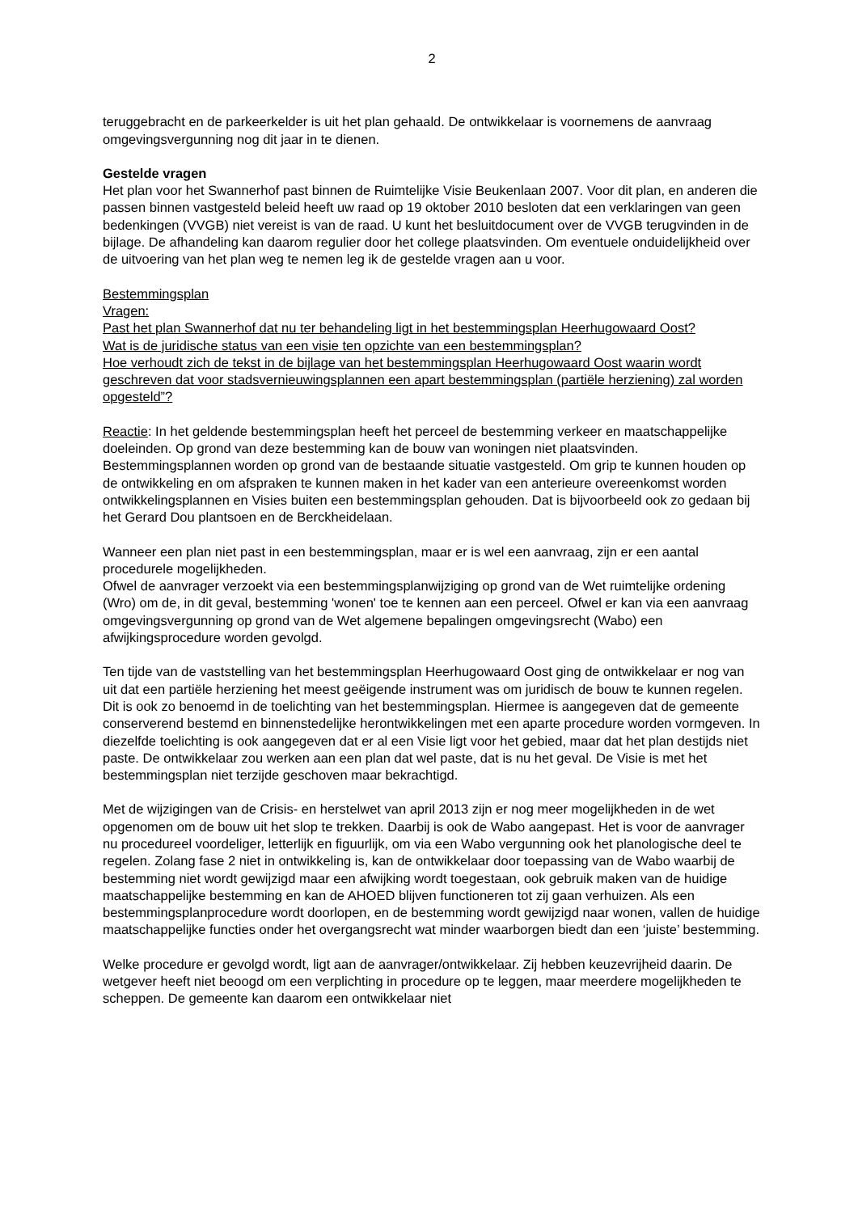2
teruggebracht en de parkeerkelder is uit het plan gehaald. De ontwikkelaar is voornemens de aanvraag omgevingsvergunning nog dit jaar in te dienen.
Gestelde vragen
Het plan voor het Swannerhof past binnen de Ruimtelijke Visie Beukenlaan 2007. Voor dit plan, en anderen die passen binnen vastgesteld beleid heeft uw raad op 19 oktober 2010 besloten dat een verklaringen van geen bedenkingen (VVGB) niet vereist is van de raad. U kunt het besluitdocument over de VVGB terugvinden in de bijlage. De afhandeling kan daarom regulier door het college plaatsvinden. Om eventuele onduidelijkheid over de uitvoering van het plan weg te nemen leg ik de gestelde vragen aan u voor.
Bestemmingsplan
Vragen:
Past het plan Swannerhof dat nu ter behandeling ligt in het bestemmingsplan Heerhugowaard Oost?
Wat is de juridische status van een visie ten opzichte van een bestemmingsplan?
Hoe verhoudt zich de tekst in de bijlage van het bestemmingsplan Heerhugowaard Oost waarin wordt geschreven dat voor stadsvernieuwingsplannen een apart bestemmingsplan (partiële herziening) zal worden opgesteld”?
Reactie: In het geldende bestemmingsplan heeft het perceel de bestemming verkeer en maatschappelijke doeleinden. Op grond van deze bestemming kan de bouw van woningen niet plaatsvinden. Bestemmingsplannen worden op grond van de bestaande situatie vastgesteld. Om grip te kunnen houden op de ontwikkeling en om afspraken te kunnen maken in het kader van een anterieure overeenkomst worden ontwikkelingsplannen en Visies buiten een bestemmingsplan gehouden. Dat is bijvoorbeeld ook zo gedaan bij het Gerard Dou plantsoen en de Berckheidelaan.
Wanneer een plan niet past in een bestemmingsplan, maar er is wel een aanvraag, zijn er een aantal procedurele mogelijkheden.
Ofwel de aanvrager verzoekt via een bestemmingsplanwijziging op grond van de Wet ruimtelijke ordening (Wro) om de, in dit geval, bestemming 'wonen' toe te kennen aan een perceel. Ofwel er kan via een aanvraag omgevingsvergunning op grond van de Wet algemene bepalingen omgevingsrecht (Wabo) een afwijkingsprocedure worden gevolgd.
Ten tijde van de vaststelling van het bestemmingsplan Heerhugowaard Oost ging de ontwikkelaar er nog van uit dat een partiële herziening het meest geëigende instrument was om juridisch de bouw te kunnen regelen. Dit is ook zo benoemd in de toelichting van het bestemmingsplan. Hiermee is aangegeven dat de gemeente conserverend bestemd en binnenstedelijke herontwikkelingen met een aparte procedure worden vormgeven. In diezelfde toelichting is ook aangegeven dat er al een Visie ligt voor het gebied, maar dat het plan destijds niet paste. De ontwikkelaar zou werken aan een plan dat wel paste, dat is nu het geval. De Visie is met het bestemmingsplan niet terzijde geschoven maar bekrachtigd.
Met de wijzigingen van de Crisis- en herstelwet van april 2013 zijn er nog meer mogelijkheden in de wet opgenomen om de bouw uit het slop te trekken. Daarbij is ook de Wabo aangepast. Het is voor de aanvrager nu procedureel voordeliger, letterlijk en figuurlijk, om via een Wabo vergunning ook het planologische deel te regelen. Zolang fase 2 niet in ontwikkeling is, kan de ontwikkelaar door toepassing van de Wabo waarbij de bestemming niet wordt gewijzigd maar een afwijking wordt toegestaan, ook gebruik maken van de huidige maatschappelijke bestemming en kan de AHOED blijven functioneren tot zij gaan verhuizen. Als een bestemmingsplanprocedure wordt doorlopen, en de bestemming wordt gewijzigd naar wonen, vallen de huidige maatschappelijke functies onder het overgangsrecht wat minder waarborgen biedt dan een ‘juiste’ bestemming.
Welke procedure er gevolgd wordt, ligt aan de aanvrager/ontwikkelaar. Zij hebben keuzevrijheid daarin. De wetgever heeft niet beoogd om een verplichting in procedure op te leggen, maar meerdere mogelijkheden te scheppen. De gemeente kan daarom een ontwikkelaar niet